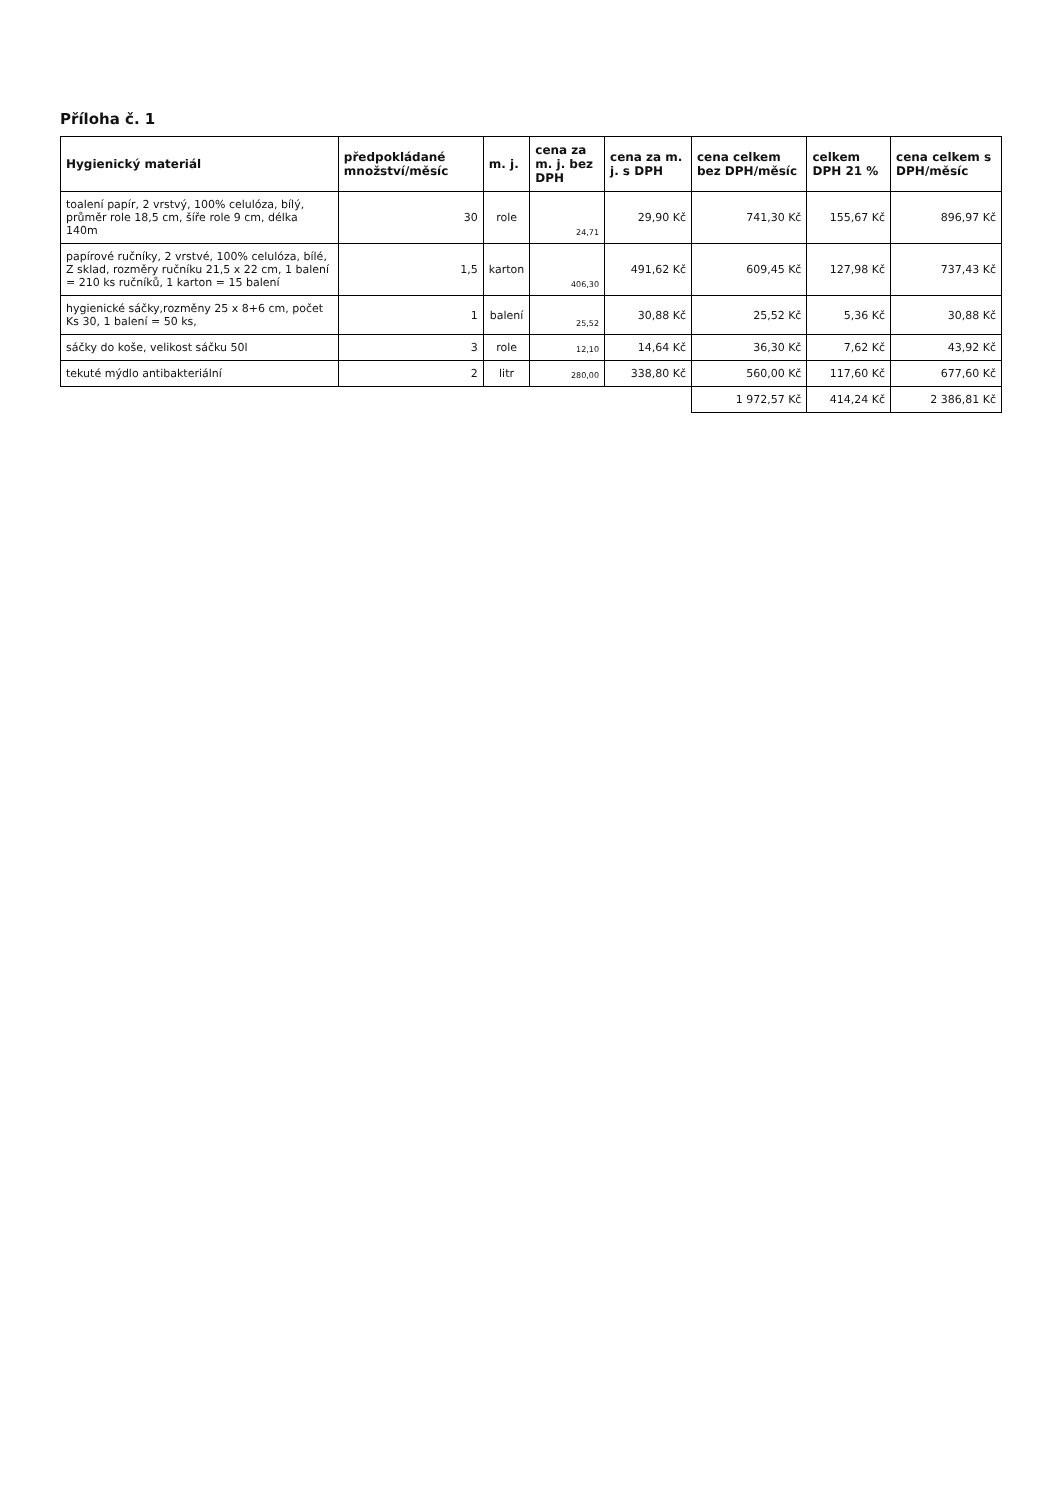Příloha č. 1
| Hygienický materiál | předpokládané množství/měsíc | m. j. | cena za m. j. bez DPH | cena za m. j. s DPH | cena celkem bez DPH/měsíc | celkem DPH 21 % | cena celkem s DPH/měsíc |
| --- | --- | --- | --- | --- | --- | --- | --- |
| toalení papír, 2 vrstvý, 100% celulóza, bílý, průměr role 18,5 cm, šíře role 9 cm, délka 140m | 30 | role | 24,71 | 29,90 Kč | 741,30 Kč | 155,67 Kč | 896,97 Kč |
| papírové ručníky, 2 vrstvé, 100% celulóza, bílé, Z sklad, rozměry ručníku 21,5 x 22 cm, 1 balení = 210 ks ručníků, 1 karton = 15 balení | 1,5 | karton | 406,30 | 491,62 Kč | 609,45 Kč | 127,98 Kč | 737,43 Kč |
| hygienické sáčky,rozměny 25 x 8+6 cm, počet Ks 30, 1 balení = 50 ks, | 1 | balení | 25,52 | 30,88 Kč | 25,52 Kč | 5,36 Kč | 30,88 Kč |
| sáčky do koše, velikost sáčku 50l | 3 | role | 12,10 | 14,64 Kč | 36,30 Kč | 7,62 Kč | 43,92 Kč |
| tekuté mýdlo antibakteriální | 2 | litr | 280,00 | 338,80 Kč | 560,00 Kč | 117,60 Kč | 677,60 Kč |
| | | | | | 1 972,57 Kč | 414,24 Kč | 2 386,81 Kč |